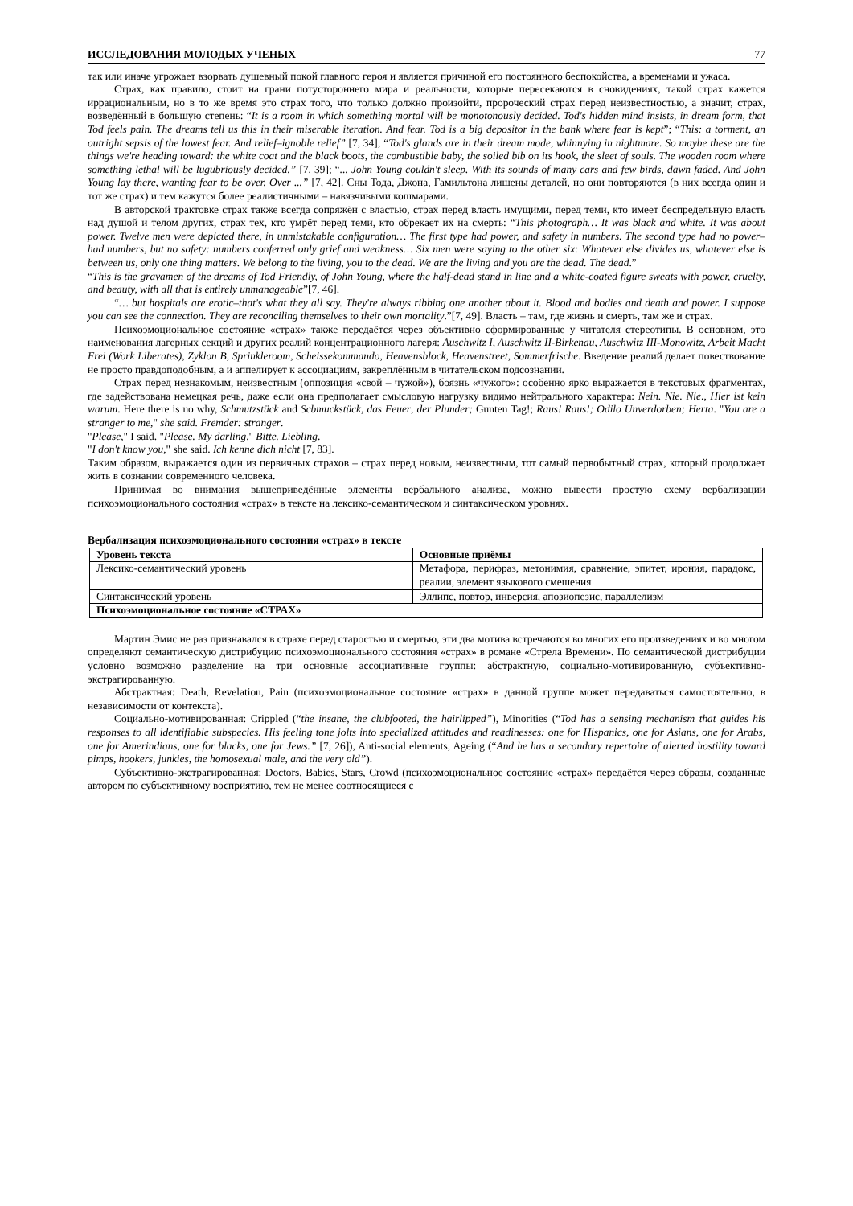ИССЛЕДОВАНИЯ МОЛОДЫХ УЧЕНЫХ 77
так или иначе угрожает взорвать душевный покой главного героя и является причиной его постоянного беспокойства, а временами и ужаса.
Страх, как правило, стоит на грани потустороннего мира и реальности, которые пересекаются в сновидениях, такой страх кажется иррациональным, но в то же время это страх того, что только должно произойти, пророческий страх перед неизвестностью, а значит, страх, возведённый в большую степень: “It is a room in which something mortal will be monotonously decided. Tod's hidden mind insists, in dream form, that Tod feels pain. The dreams tell us this in their miserable iteration. And fear. Tod is a big depositor in the bank where fear is kept”; “This: a torment, an outright sepsis of the lowest fear. And relief–ignoble relief” [7, 34]; “Tod's glands are in their dream mode, whinnying in nightmare. So maybe these are the things we're heading toward: the white coat and the black boots, the combustible baby, the soiled bib on its hook, the sleet of souls. The wooden room where something lethal will be lugubriously decided.” [7, 39]; “... John Young couldn't sleep. With its sounds of many cars and few birds, dawn faded. And John Young lay there, wanting fear to be over. Over ...” [7, 42]. Сны Тода, Джона, Гамильтона лишены деталей, но они повторяются (в них всегда один и тот же страх) и тем кажутся более реалистичными – навязчивыми кошмарами.
В авторской трактовке страх также всегда сопряжён с властью, страх перед власть имущими, перед теми, кто имеет беспредельную власть над душой и телом других, страх тех, кто умрёт перед теми, кто обрекает их на смерть: “This photograph… It was black and white. It was about power. Twelve men were depicted there, in unmistakable configuration… The first type had power, and safety in numbers. The second type had no power–had numbers, but no safety: numbers conferred only grief and weakness… Six men were saying to the other six: Whatever else divides us, whatever else is between us, only one thing matters. We belong to the living, you to the dead. We are the living and you are the dead. The dead.”
“This is the gravamen of the dreams of Tod Friendly, of John Young, where the half-dead stand in line and a white-coated figure sweats with power, cruelty, and beauty, with all that is entirely unmanageable”[7, 46].
“… but hospitals are erotic–that's what they all say. They're always ribbing one another about it. Blood and bodies and death and power. I suppose you can see the connection. They are reconciling themselves to their own mortality.”[7, 49]. Власть – там, где жизнь и смерть, там же и страх.
Психоэмоциональное состояние «страх» также передаётся через объективно сформированные у читателя стереотипы. В основном, это наименования лагерных секций и других реалий концентрационного лагеря: Auschwitz I, Auschwitz II-Birkenau, Auschwitz III-Monowitz, Arbeit Macht Frei (Work Liberates), Zyklon B, Sprinkleroom, Scheissekommando, Heavensblock, Heavenstreet, Sommerfrische. Введение реалий делает повествование не просто правдоподобным, а и аппелирует к ассоциациям, закреплённым в читательском подсознании.
Страх перед незнакомым, неизвестным (оппозиция «свой – чужой»), боязнь «чужого»: особенно ярко выражается в текстовых фрагментах, где задействована немецкая речь, даже если она предполагает смысловую нагрузку видимо нейтрального характера: Nein. Nie. Nie., Hier ist kein warum. Here there is no why, Schmutzstück and Scbmuckstück, das Feuer, der Plunder; Gunten Tag!; Raus! Raus!; Odilo Unverdorben; Herta. "You are a stranger to me," she said. Fremder: stranger.
"Please," I said. "Please. My darling." Bitte. Liebling.
"I don't know you," she said. Ich kenne dich nicht [7, 83].
Таким образом, выражается один из первичных страхов – страх перед новым, неизвестным, тот самый первобытный страх, который продолжает жить в сознании современного человека.
Принимая во внимания вышеприведённые элементы вербального анализа, можно вывести простую схему вербализации психоэмоционального состояния «страх» в тексте на лексико-семантическом и синтаксическом уровнях.
Вербализация психоэмоционального состояния «страх» в тексте
| Уровень текста | Основные приёмы |
| --- | --- |
| Лексико-семантический уровень | Метафора, перифраз, метонимия, сравнение, эпитет, ирония, парадокс, реалии, элемент языкового смешения |
| Синтаксический уровень | Эллипс, повтор, инверсия, апозиопезис, параллелизм |
| Психоэмоциональное состояние «СТРАХ» | |
Мартин Эмис не раз признавался в страхе перед старостью и смертью, эти два мотива встречаются во многих его произведениях и во многом определяют семантическую дистрибуцию психоэмоционального состояния «страх» в романе «Стрела Времени». По семантической дистрибуции условно возможно разделение на три основные ассоциативные группы: абстрактную, социально-мотивированную, субъективно-экстрагированную.
Абстрактная: Death, Revelation, Pain (психоэмоциональное состояние «страх» в данной группе может передаваться самостоятельно, в независимости от контекста).
Социально-мотивированная: Crippled (“the insane, the clubfooted, the hairlipped”), Minorities (“Tod has a sensing mechanism that guides his responses to all identifiable subspecies. His feeling tone jolts into specialized attitudes and readinesses: one for Hispanics, one for Asians, one for Arabs, one for Amerindians, one for blacks, one for Jews.” [7, 26]), Anti-social elements, Ageing (“And he has a secondary repertoire of alerted hostility toward pimps, hookers, junkies, the homosexual male, and the very old”).
Субъективно-экстрагированная: Doctors, Babies, Stars, Crowd (психоэмоциональное состояние «страх» передаётся через образы, созданные автором по субъективному восприятию, тем не менее соотносящиеся с